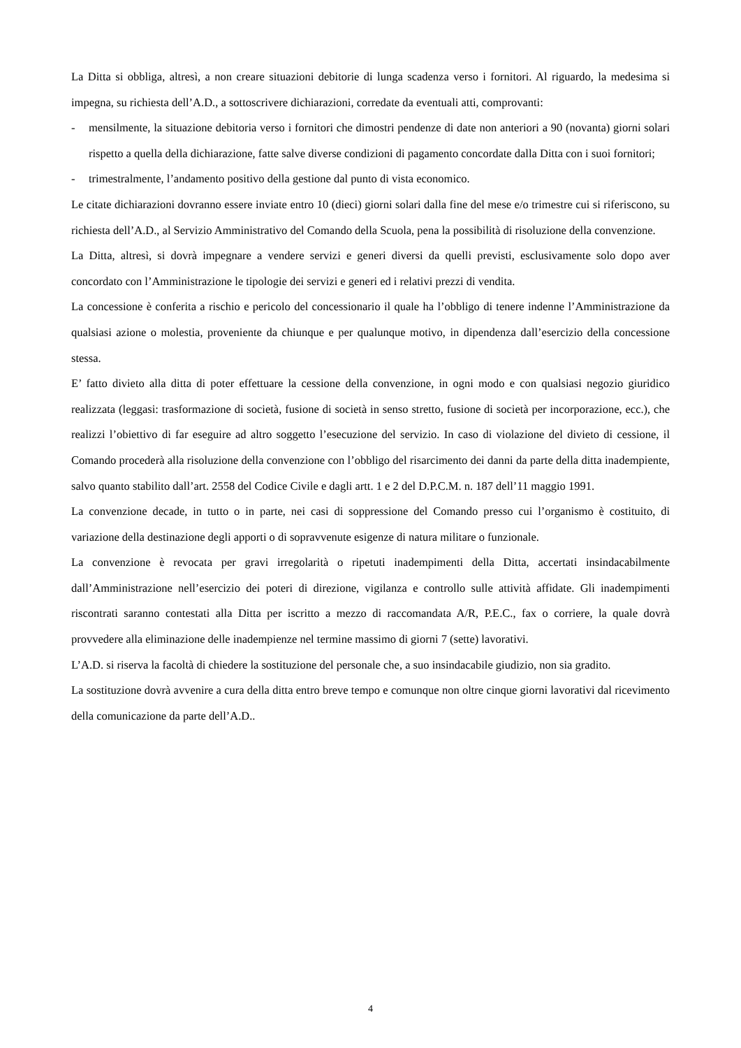La Ditta si obbliga, altresì, a non creare situazioni debitorie di lunga scadenza verso i fornitori. Al riguardo, la medesima si impegna, su richiesta dell’A.D., a sottoscrivere dichiarazioni, corredate da eventuali atti, comprovanti:
- mensilmente, la situazione debitoria verso i fornitori che dimostri pendenze di date non anteriori a 90 (novanta) giorni solari rispetto a quella della dichiarazione, fatte salve diverse condizioni di pagamento concordate dalla Ditta con i suoi fornitori;
- trimestralmente, l’andamento positivo della gestione dal punto di vista economico.
Le citate dichiarazioni dovranno essere inviate entro 10 (dieci) giorni solari dalla fine del mese e/o trimestre cui si riferiscono, su richiesta dell’A.D., al Servizio Amministrativo del Comando della Scuola, pena la possibilità di risoluzione della convenzione.
La Ditta, altresì, si dovrà impegnare a vendere servizi e generi diversi da quelli previsti, esclusivamente solo dopo aver concordato con l’Amministrazione le tipologie dei servizi e generi ed i relativi prezzi di vendita.
La concessione è conferita a rischio e pericolo del concessionario il quale ha l’obbligo di tenere indenne l’Amministrazione da qualsiasi azione o molestia, proveniente da chiunque e per qualunque motivo, in dipendenza dall’esercizio della concessione stessa.
E’ fatto divieto alla ditta di poter effettuare la cessione della convenzione, in ogni modo e con qualsiasi negozio giuridico realizzata (leggasi: trasformazione di società, fusione di società in senso stretto, fusione di società per incorporazione, ecc.), che realizzi l’obiettivo di far eseguire ad altro soggetto l’esecuzione del servizio. In caso di violazione del divieto di cessione, il Comando procederà alla risoluzione della convenzione con l’obbligo del risarcimento dei danni da parte della ditta inadempiente, salvo quanto stabilito dall’art. 2558 del Codice Civile e dagli artt. 1 e 2 del D.P.C.M. n. 187 dell’11 maggio 1991.
La convenzione decade, in tutto o in parte, nei casi di soppressione del Comando presso cui l’organismo è costituito, di variazione della destinazione degli apporti o di sopravvenute esigenze di natura militare o funzionale.
La convenzione è revocata per gravi irregolarità o ripetuti inadempimenti della Ditta, accertati insindacabilmente dall’Amministrazione nell’esercizio dei poteri di direzione, vigilanza e controllo sulle attività affidate. Gli inadempimenti riscontrati saranno contestati alla Ditta per iscritto a mezzo di raccomandata A/R, P.E.C., fax o corriere, la quale dovrà provvedere alla eliminazione delle inadempienze nel termine massimo di giorni 7 (sette) lavorativi.
L’A.D. si riserva la facoltà di chiedere la sostituzione del personale che, a suo insindacabile giudizio, non sia gradito.
La sostituzione dovrà avvenire a cura della ditta entro breve tempo e comunque non oltre cinque giorni lavorativi dal ricevimento della comunicazione da parte dell’A.D..
4